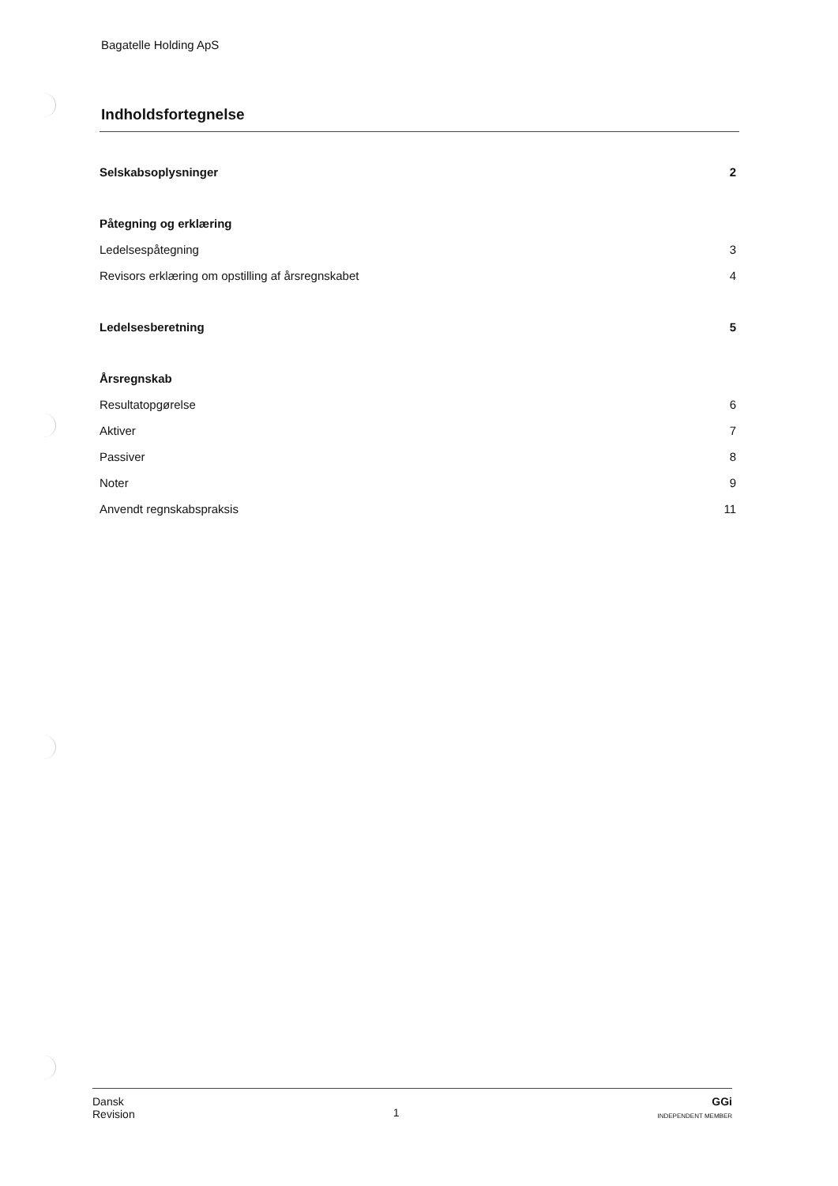Bagatelle Holding ApS
Indholdsfortegnelse
Selskabsoplysninger 2
Påtegning og erklæring
Ledelsespåtegning 3
Revisors erklæring om opstilling af årsregnskabet 4
Ledelsesberetning 5
Årsregnskab
Resultatopgørelse 6
Aktiver 7
Passiver 8
Noter 9
Anvendt regnskabspraksis 11
Dansk
Revision
1
GGi
INDEPENDENT MEMBER